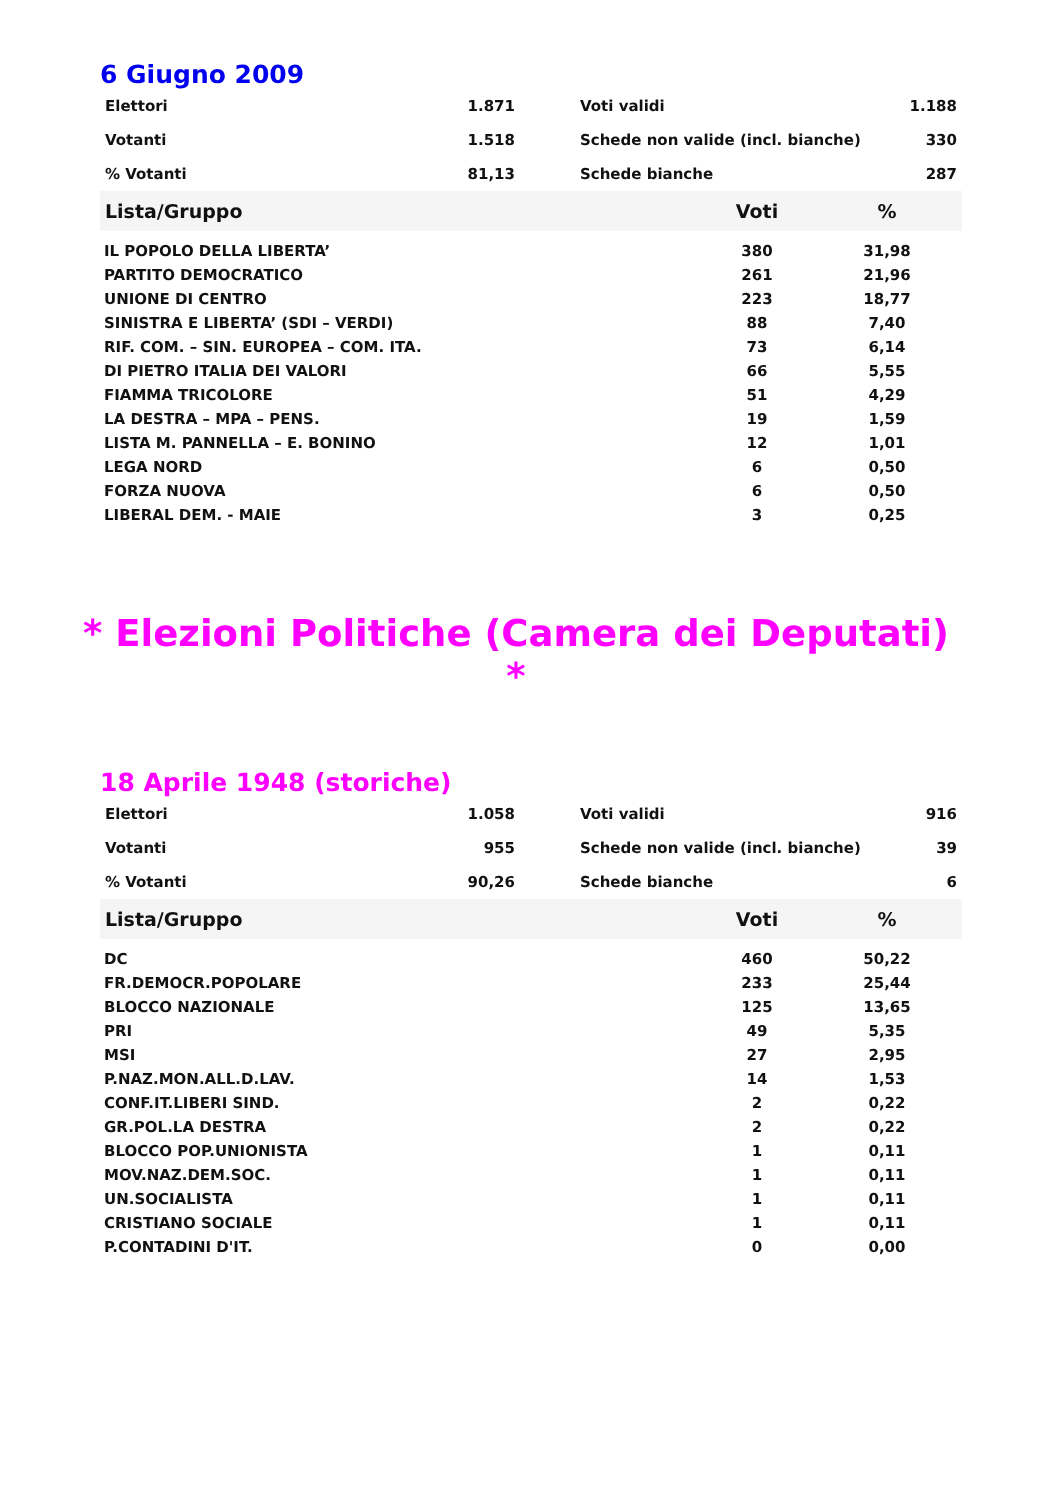6 Giugno 2009
| Elettori | 1.871 | Voti validi | 1.188 |
| Votanti | 1.518 | Schede non valide (incl. bianche) | 330 |
| % Votanti | 81,13 | Schede bianche | 287 |
| Lista/Gruppo | Voti | % |
| --- | --- | --- |
| IL POPOLO DELLA LIBERTA’ | 380 | 31,98 |
| PARTITO DEMOCRATICO | 261 | 21,96 |
| UNIONE DI CENTRO | 223 | 18,77 |
| SINISTRA E LIBERTA’ (SDI – VERDI) | 88 | 7,40 |
| RIF. COM. – SIN. EUROPEA – COM. ITA. | 73 | 6,14 |
| DI PIETRO ITALIA DEI VALORI | 66 | 5,55 |
| FIAMMA TRICOLORE | 51 | 4,29 |
| LA DESTRA – MPA – PENS. | 19 | 1,59 |
| LISTA M. PANNELLA – E. BONINO | 12 | 1,01 |
| LEGA NORD | 6 | 0,50 |
| FORZA NUOVA | 6 | 0,50 |
| LIBERAL DEM. - MAIE | 3 | 0,25 |
* Elezioni Politiche (Camera dei Deputati) *
18 Aprile 1948 (storiche)
| Elettori | 1.058 | Voti validi | 916 |
| Votanti | 955 | Schede non valide (incl. bianche) | 39 |
| % Votanti | 90,26 | Schede bianche | 6 |
| Lista/Gruppo | Voti | % |
| --- | --- | --- |
| DC | 460 | 50,22 |
| FR.DEMOCR.POPOLARE | 233 | 25,44 |
| BLOCCO NAZIONALE | 125 | 13,65 |
| PRI | 49 | 5,35 |
| MSI | 27 | 2,95 |
| P.NAZ.MON.ALL.D.LAV. | 14 | 1,53 |
| CONF.IT.LIBERI SIND. | 2 | 0,22 |
| GR.POL.LA DESTRA | 2 | 0,22 |
| BLOCCO POP.UNIONISTA | 1 | 0,11 |
| MOV.NAZ.DEM.SOC. | 1 | 0,11 |
| UN.SOCIALISTA | 1 | 0,11 |
| CRISTIANO SOCIALE | 1 | 0,11 |
| P.CONTADINI D'IT. | 0 | 0,00 |